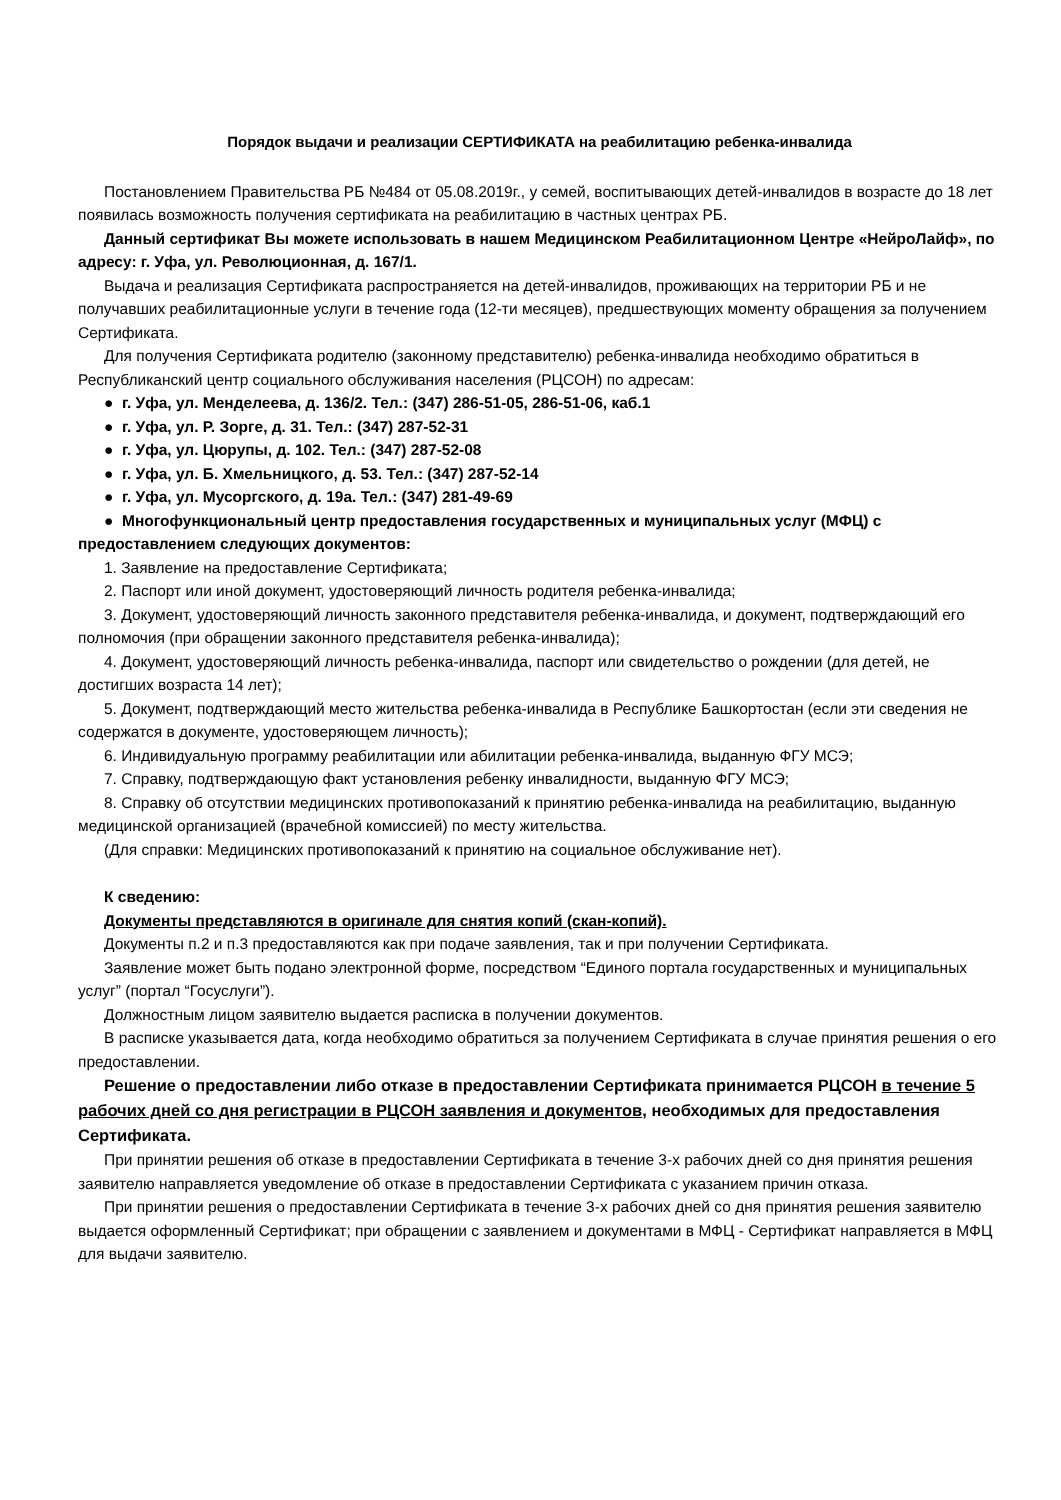Порядок выдачи и реализации СЕРТИФИКАТА на реабилитацию ребенка-инвалида
Постановлением Правительства РБ №484 от 05.08.2019г., у семей, воспитывающих детей-инвалидов в возрасте до 18 лет появилась возможность получения сертификата на реабилитацию в частных центрах РБ.
Данный сертификат Вы можете использовать в нашем Медицинском Реабилитационном Центре «НейроЛайф», по адресу: г. Уфа, ул. Революционная, д. 167/1.
Выдача и реализация Сертификата распространяется на детей-инвалидов, проживающих на территории РБ и не получавших реабилитационные услуги в течение года (12-ти месяцев), предшествующих моменту обращения за получением Сертификата.
Для получения Сертификата родителю (законному представителю) ребенка-инвалида необходимо обратиться в Республиканский центр социального обслуживания населения (РЦСОН) по адресам:
● г. Уфа, ул. Менделеева, д. 136/2. Тел.: (347) 286-51-05, 286-51-06, каб.1
● г. Уфа, ул. Р. Зорге, д. 31. Тел.: (347) 287-52-31
● г. Уфа, ул. Цюрупы, д. 102. Тел.: (347) 287-52-08
● г. Уфа, ул. Б. Хмельницкого, д. 53. Тел.: (347) 287-52-14
● г. Уфа, ул. Мусоргского, д. 19а. Тел.: (347) 281-49-69
● Многофункциональный центр предоставления государственных и муниципальных услуг (МФЦ) с предоставлением следующих документов:
1. Заявление на предоставление Сертификата;
2. Паспорт или иной документ, удостоверяющий личность родителя ребенка-инвалида;
3. Документ, удостоверяющий личность законного представителя ребенка-инвалида, и документ, подтверждающий его полномочия (при обращении законного представителя ребенка-инвалида);
4. Документ, удостоверяющий личность ребенка-инвалида, паспорт или свидетельство о рождении (для детей, не достигших возраста 14 лет);
5. Документ, подтверждающий место жительства ребенка-инвалида в Республике Башкортостан (если эти сведения не содержатся в документе, удостоверяющем личность);
6. Индивидуальную программу реабилитации или абилитации ребенка-инвалида, выданную ФГУ МСЭ;
7. Справку, подтверждающую факт установления ребенку инвалидности, выданную ФГУ МСЭ;
8. Справку об отсутствии медицинских противопоказаний к принятию ребенка-инвалида на реабилитацию, выданную медицинской организацией (врачебной комиссией) по месту жительства.
(Для справки: Медицинских противопоказаний к принятию на социальное обслуживание нет).
К сведению:
Документы представляются в оригинале для снятия копий (скан-копий).
Документы п.2 и п.3 предоставляются как при подаче заявления, так и при получении Сертификата.
Заявление может быть подано электронной форме, посредством “Единого портала государственных и муниципальных услуг” (портал “Госуслуги”).
Должностным лицом заявителю выдается расписка в получении документов.
В расписке указывается дата, когда необходимо обратиться за получением Сертификата в случае принятия решения о его предоставлении.
Решение о предоставлении либо отказе в предоставлении Сертификата принимается РЦСОН в течение 5 рабочих дней со дня регистрации в РЦСОН заявления и документов, необходимых для предоставления Сертификата.
При принятии решения об отказе в предоставлении Сертификата в течение 3-х рабочих дней со дня принятия решения заявителю направляется уведомление об отказе в предоставлении Сертификата с указанием причин отказа.
При принятии решения о предоставлении Сертификата в течение 3-х рабочих дней со дня принятия решения заявителю выдается оформленный Сертификат; при обращении с заявлением и документами в МФЦ - Сертификат направляется в МФЦ для выдачи заявителю.